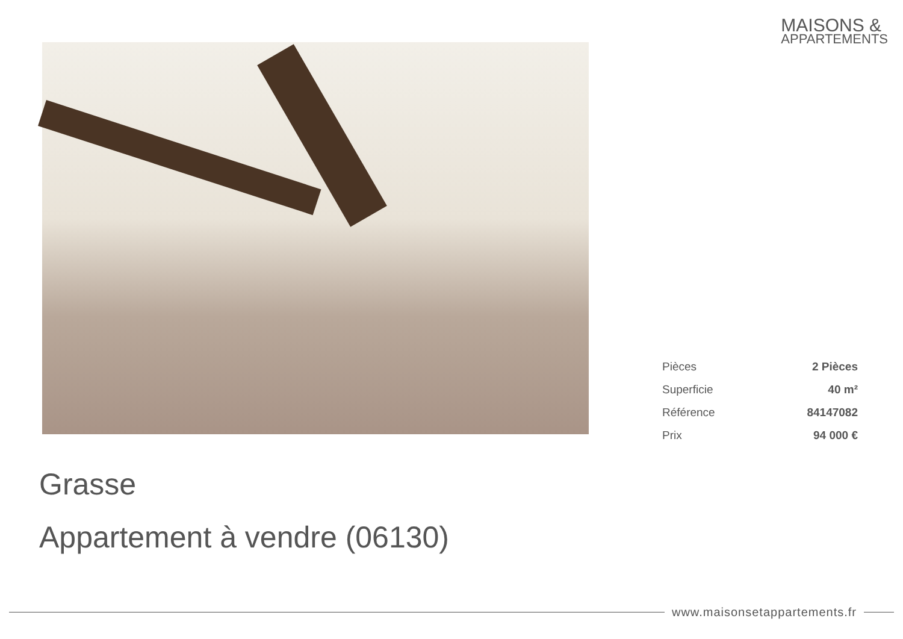MAISONS &
APPARTEMENTS
| Pièces | 2 Pièces |
| Superficie | 40 m² |
| Référence | 84147082 |
| Prix | 94 000 € |
Grasse
Appartement à vendre (06130)
www.maisonsetappartements.fr